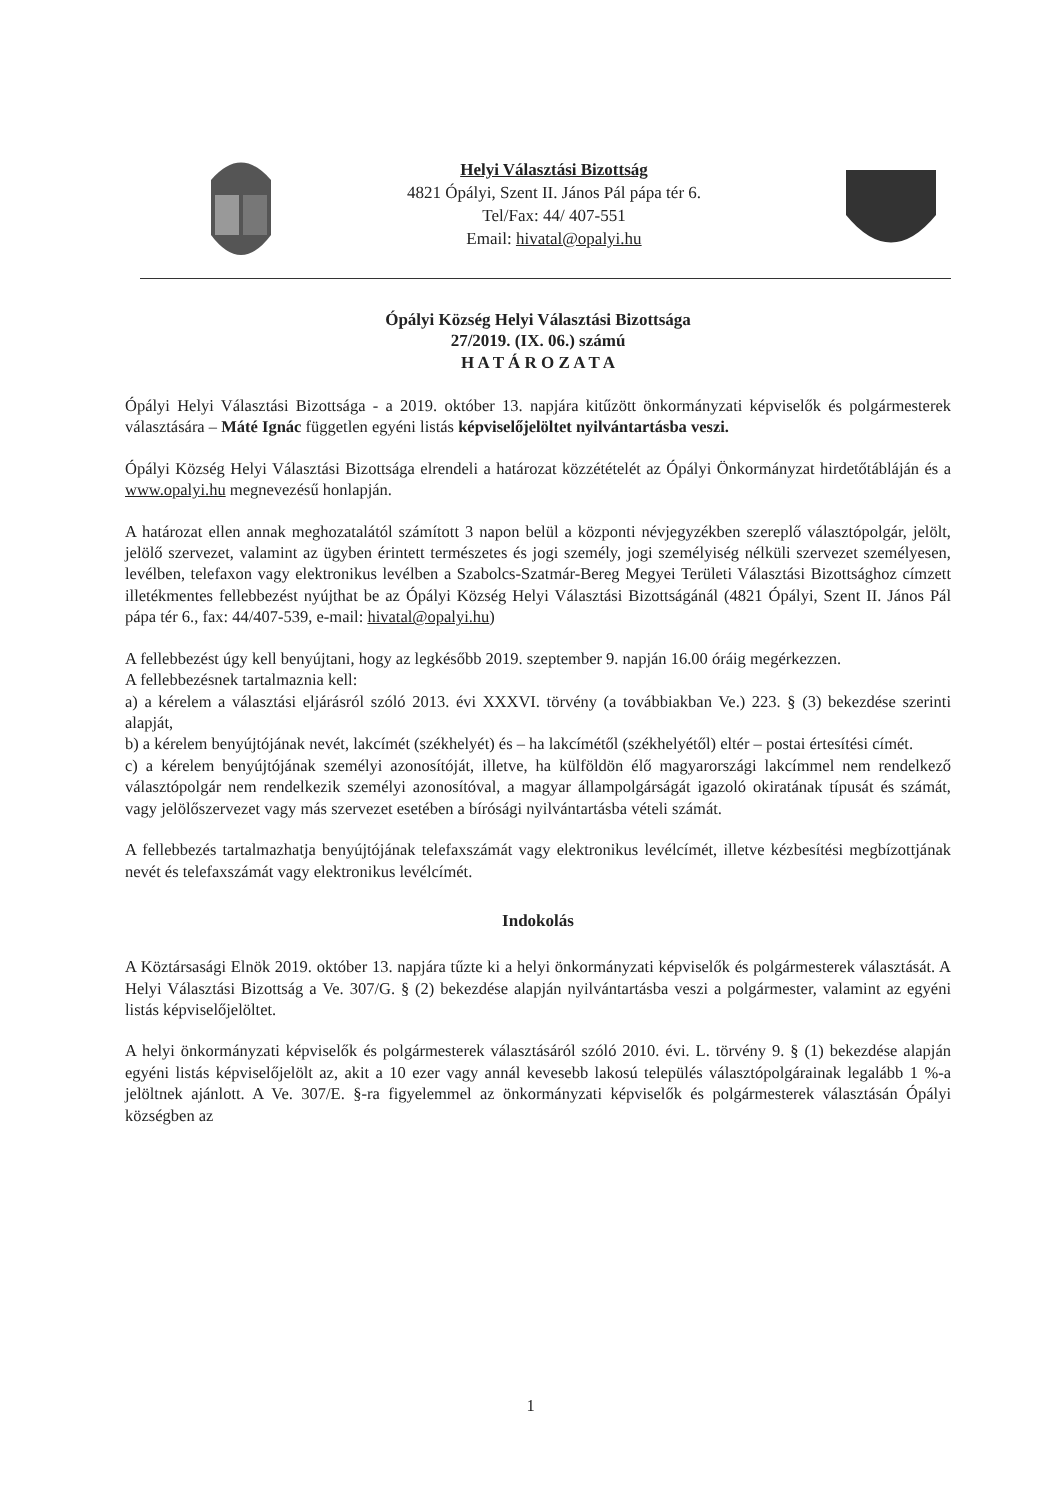Helyi Választási Bizottság
4821 Ópályi, Szent II. János Pál pápa tér 6.
Tel/Fax: 44/ 407-551
Email: hivatal@opalyi.hu
Ópályi Község Helyi Választási Bizottsága
27/2019. (IX. 06.) számú
H A T Á R O Z A T A
Ópályi Helyi Választási Bizottsága - a 2019. október 13. napjára kitűzött önkormányzati képviselők és polgármesterek választására – Máté Ignác független egyéni listás képviselőjelöltet nyilvántartásba veszi.
Ópályi Község Helyi Választási Bizottsága elrendeli a határozat közzétételét az Ópályi Önkormányzat hirdetőtábláján és a www.opalyi.hu megnevezésű honlapján.
A határozat ellen annak meghozatalától számított 3 napon belül a központi névjegyzékben szereplő választópolgár, jelölt, jelölő szervezet, valamint az ügyben érintett természetes és jogi személy, jogi személyiség nélküli szervezet személyesen, levélben, telefaxon vagy elektronikus levélben a Szabolcs-Szatmár-Bereg Megyei Területi Választási Bizottsághoz címzett illetékmentes fellebbezést nyújthat be az Ópályi Község Helyi Választási Bizottságánál (4821 Ópályi, Szent II. János Pál pápa tér 6., fax: 44/407-539, e-mail: hivatal@opalyi.hu)
A fellebbezést úgy kell benyújtani, hogy az legkésőbb 2019. szeptember 9. napján 16.00 óráig megérkezzen.
A fellebbezésnek tartalmaznia kell:
a) a kérelem a választási eljárásról szóló 2013. évi XXXVI. törvény (a továbbiakban Ve.) 223. § (3) bekezdése szerinti alapját,
b) a kérelem benyújtójának nevét, lakcímét (székhelyét) és – ha lakcímétől (székhelyétől) eltér – postai értesítési címét.
c) a kérelem benyújtójának személyi azonosítóját, illetve, ha külföldön élő magyarországi lakcímmel nem rendelkező választópolgár nem rendelkezik személyi azonosítóval, a magyar állampolgárságát igazoló okiratának típusát és számát, vagy jelölőszervezet vagy más szervezet esetében a bírósági nyilvántartásba vételi számát.
A fellebbezés tartalmazhatja benyújtójának telefaxszámát vagy elektronikus levélcímét, illetve kézbesítési megbízottjának nevét és telefaxszámát vagy elektronikus levélcímét.
Indokolás
A Köztársasági Elnök 2019. október 13. napjára tűzte ki a helyi önkormányzati képviselők és polgármesterek választását. A Helyi Választási Bizottság a Ve. 307/G. § (2) bekezdése alapján nyilvántartásba veszi a polgármester, valamint az egyéni listás képviselőjelöltet.
A helyi önkormányzati képviselők és polgármesterek választásáról szóló 2010. évi. L. törvény 9. § (1) bekezdése alapján egyéni listás képviselőjelölt az, akit a 10 ezer vagy annál kevesebb lakosú település választópolgárainak legalább 1 %-a jelöltnek ajánlott. A Ve. 307/E. §-ra figyelemmel az önkormányzati képviselők és polgármesterek választásán Ópályi községben az
1